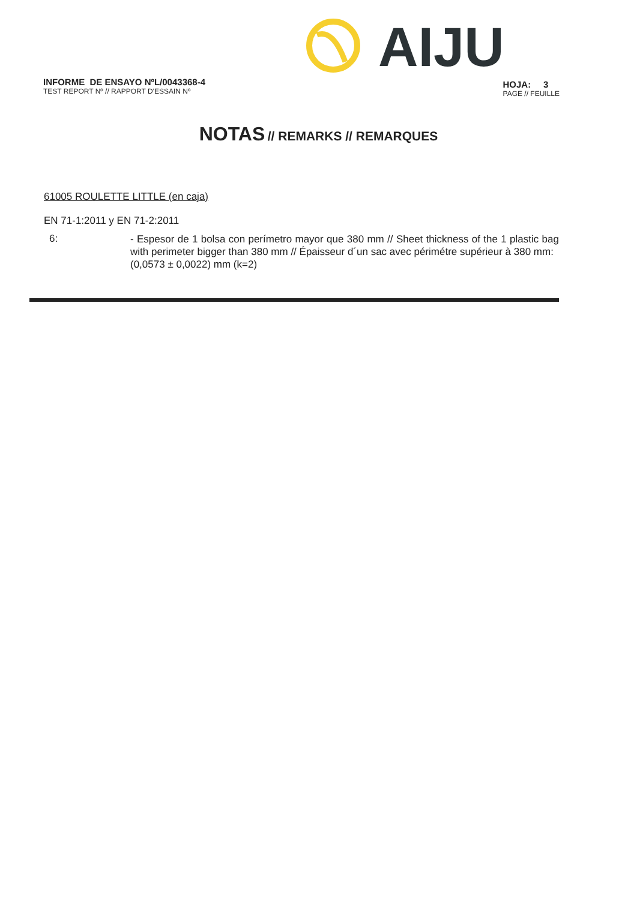AIJU
INFORME DE ENSAYO NºL/0043368-4
TEST REPORT Nº // RAPPORT D'ESSAIN Nº
HOJA: 3
PAGE // FEUILLE
NOTAS // REMARKS // REMARQUES
61005 ROULETTE LITTLE (en caja)
EN 71-1:2011 y EN 71-2:2011
6:
- Espesor de 1 bolsa con perímetro mayor que 380 mm // Sheet thickness of the 1 plastic bag with perimeter bigger than 380 mm // Épaisseur d´un sac avec périmétre supérieur à 380 mm:
(0,0573 ± 0,0022) mm (k=2)